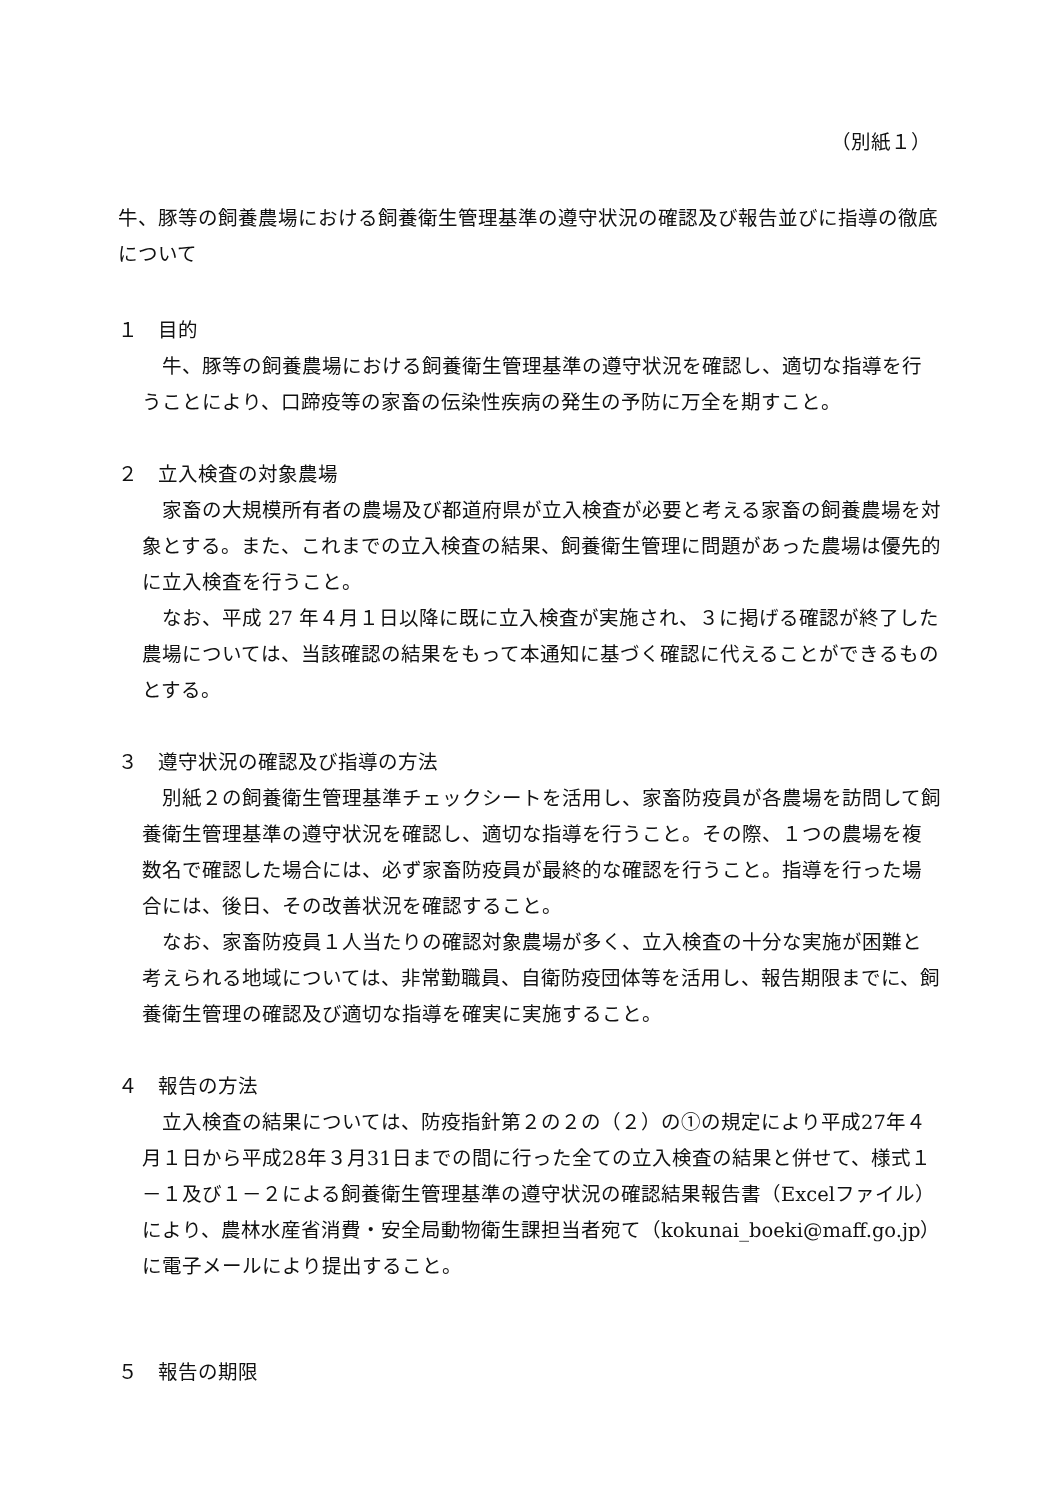（別紙１）
牛、豚等の飼養農場における飼養衛生管理基準の遵守状況の確認及び報告並びに指導の徹底について
１　目的
牛、豚等の飼養農場における飼養衛生管理基準の遵守状況を確認し、適切な指導を行うことにより、口蹄疫等の家畜の伝染性疾病の発生の予防に万全を期すこと。
２　立入検査の対象農場
家畜の大規模所有者の農場及び都道府県が立入検査が必要と考える家畜の飼養農場を対象とする。また、これまでの立入検査の結果、飼養衛生管理に問題があった農場は優先的に立入検査を行うこと。
なお、平成 27 年４月１日以降に既に立入検査が実施され、３に掲げる確認が終了した農場については、当該確認の結果をもって本通知に基づく確認に代えることができるものとする。
３　遵守状況の確認及び指導の方法
別紙２の飼養衛生管理基準チェックシートを活用し、家畜防疫員が各農場を訪問して飼養衛生管理基準の遵守状況を確認し、適切な指導を行うこと。その際、１つの農場を複数名で確認した場合には、必ず家畜防疫員が最終的な確認を行うこと。指導を行った場合には、後日、その改善状況を確認すること。
なお、家畜防疫員１人当たりの確認対象農場が多く、立入検査の十分な実施が困難と考えられる地域については、非常勤職員、自衛防疫団体等を活用し、報告期限までに、飼養衛生管理の確認及び適切な指導を確実に実施すること。
４　報告の方法
立入検査の結果については、防疫指針第２の２の（２）の①の規定により平成27年４月１日から平成28年３月31日までの間に行った全ての立入検査の結果と併せて、様式１－１及び１－２による飼養衛生管理基準の遵守状況の確認結果報告書（Excelファイル）により、農林水産省消費・安全局動物衛生課担当者宛て（kokunai_boeki@maff.go.jp）に電子メールにより提出すること。
５　報告の期限